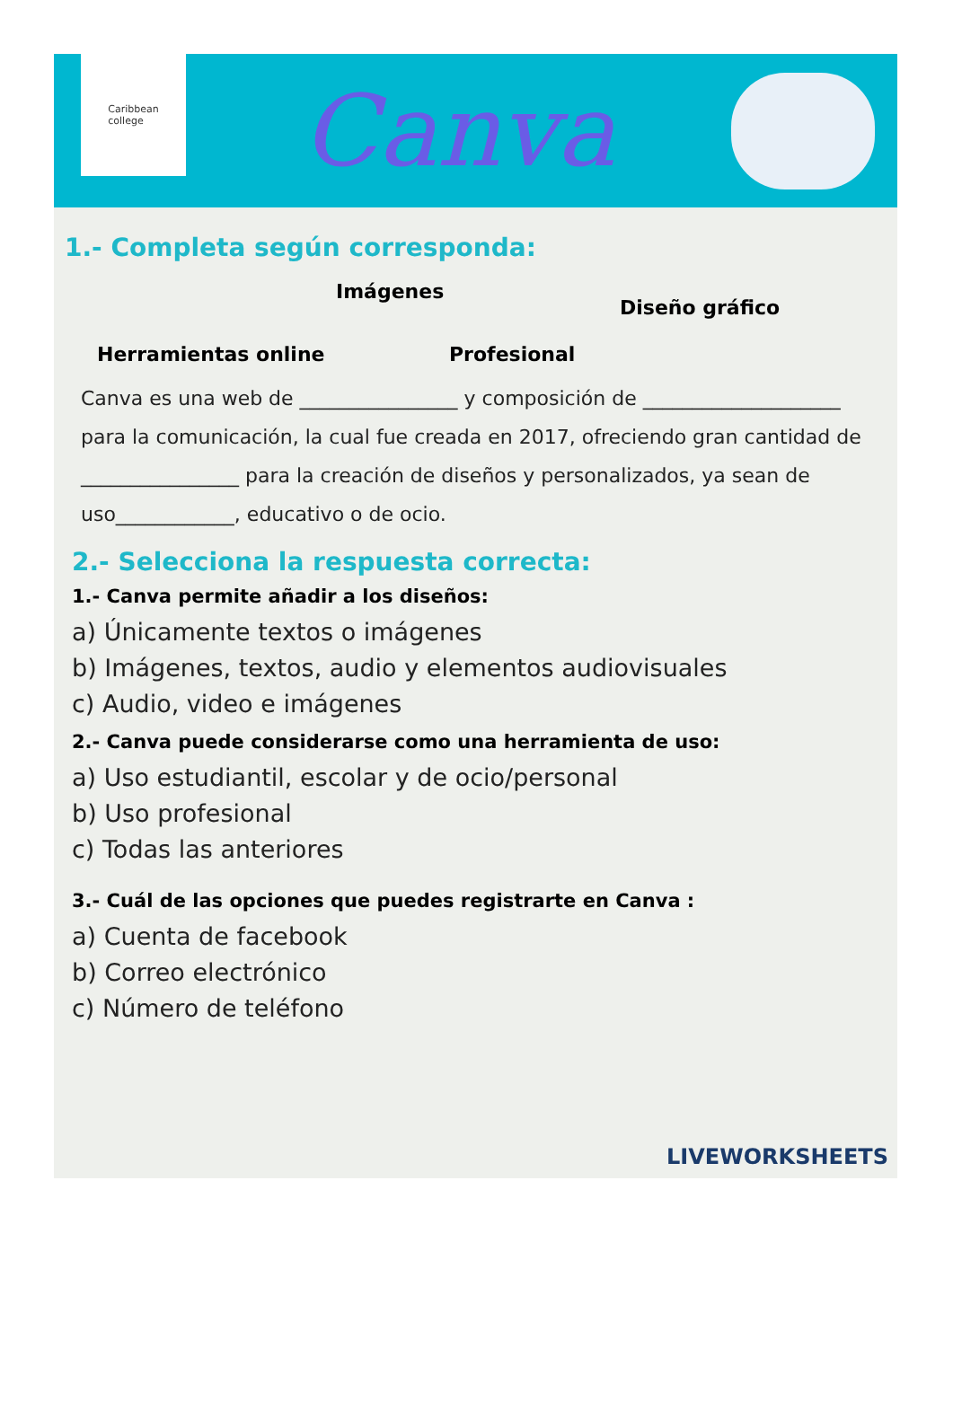Caribbean
college
Canva
1.- Completa según corresponda:
Imágenes
Diseño gráfico
Herramientas online Profesional
Canva es una web de ________________ y composición de ____________________ para la comunicación, la cual fue creada en 2017, ofreciendo gran cantidad de ________________ para la creación de diseños y personalizados, ya sean de uso____________, educativo o de ocio.
2.- Selecciona la respuesta correcta:
1.- Canva permite añadir a los diseños:
a) Únicamente textos o imágenes
b) Imágenes, textos, audio y elementos audiovisuales
c) Audio, video e imágenes
2.- Canva puede considerarse como una herramienta de uso:
a) Uso estudiantil, escolar y de ocio/personal
b) Uso profesional
c) Todas las anteriores
3.- Cuál de las opciones que puedes registrarte en Canva :
a) Cuenta de facebook
b) Correo electrónico
c) Número de teléfono
LIVEWORKSHEETS